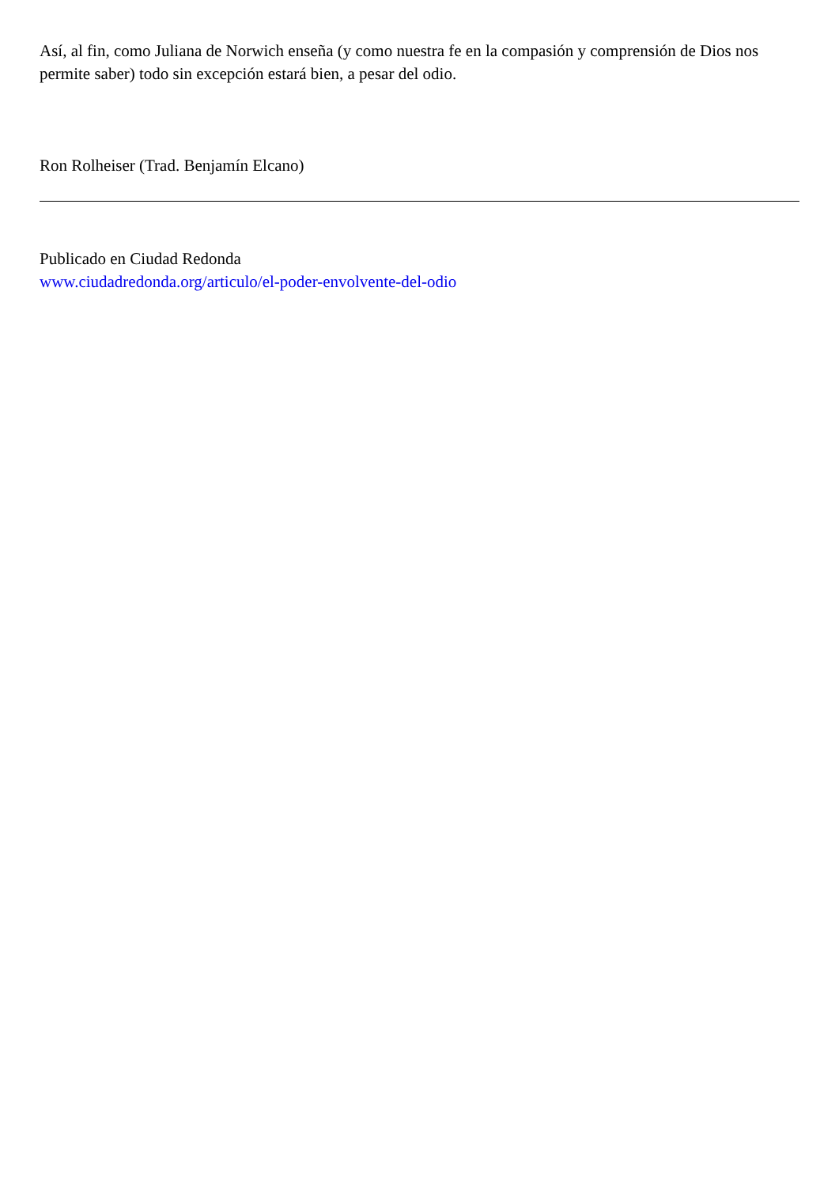Así, al fin, como Juliana de Norwich enseña (y como nuestra fe en la compasión y comprensión de Dios nos permite saber) todo sin excepción estará bien, a pesar del odio.
Ron Rolheiser (Trad. Benjamín Elcano)
Publicado en Ciudad Redonda
www.ciudadredonda.org/articulo/el-poder-envolvente-del-odio